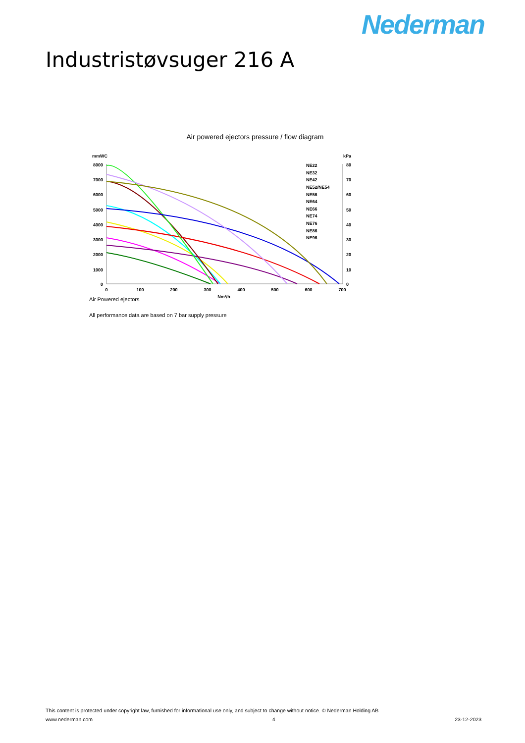Nederman
Industristøvsuger 216 A
Air powered ejectors pressure / flow diagram
mmWC
kPa
8000
7000
6000
5000
4000
3000
2000
1000
0
80
70
60
50
40
30
20
10
0
0
100
200
300
400
500
600
700
Nm³/h
NE22
NE32
NE42
NE52/NE54
NE56
NE64
NE66
NE74
NE76
NE86
NE96
Air Powered ejectors
All performance data are based on 7 bar supply pressure
This content is protected under copyright law, furnished for informational use only, and subject to change without notice. © Nederman Holding AB
www.nederman.com 4 23-12-2023